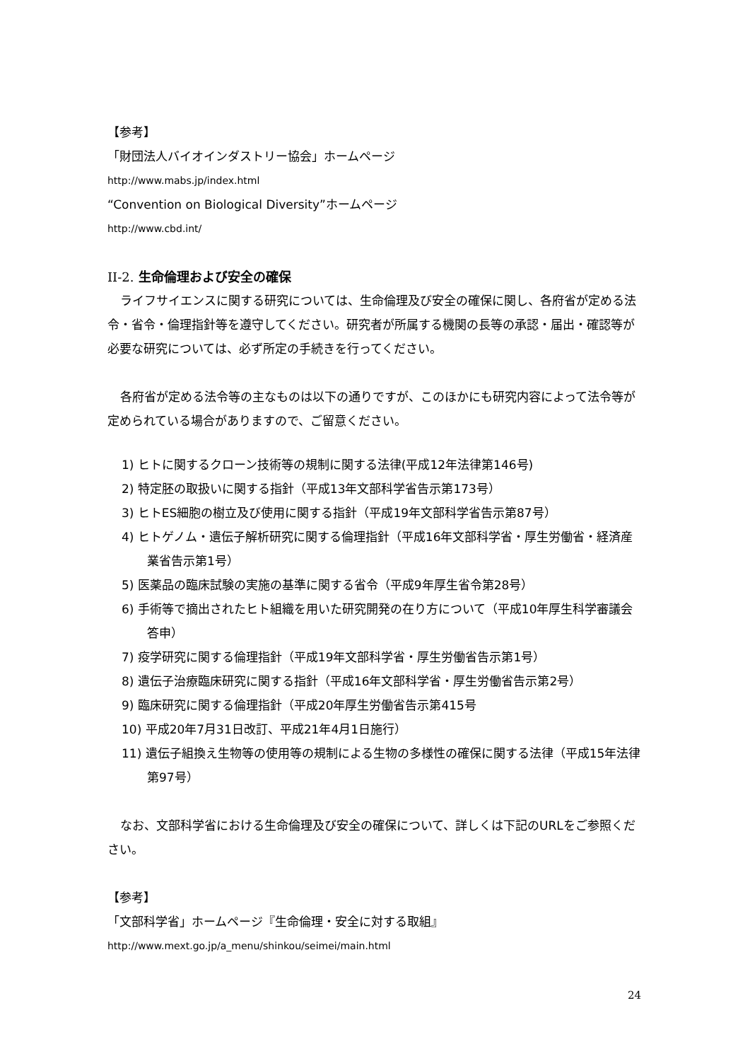【参考】
「財団法人バイオインダストリー協会」ホームページ
http://www.mabs.jp/index.html
“Convention on Biological Diversity”ホームページ
http://www.cbd.int/
II-2. 生命倫理および安全の確保
ライフサイエンスに関する研究については、生命倫理及び安全の確保に関し、各府省が定める法令・省令・倫理指針等を遵守してください。研究者が所属する機関の長等の承認・届出・確認等が必要な研究については、必ず所定の手続きを行ってください。
各府省が定める法令等の主なものは以下の通りですが、このほかにも研究内容によって法令等が定められている場合がありますので、ご留意ください。
1) ヒトに関するクローン技術等の規制に関する法律(平成12年法律第146号)
2) 特定胚の取扱いに関する指針（平成13年文部科学省告示第173号）
3) ヒトES細胞の樹立及び使用に関する指針（平成19年文部科学省告示第87号）
4) ヒトゲノム・遺伝子解析研究に関する倫理指針（平成16年文部科学省・厚生労働省・経済産業省告示第1号）
5) 医薬品の臨床試験の実施の基準に関する省令（平成9年厚生省令第28号）
6) 手術等で摘出されたヒト組織を用いた研究開発の在り方について（平成10年厚生科学審議会答申）
7) 疫学研究に関する倫理指針（平成19年文部科学省・厚生労働省告示第1号）
8) 遺伝子治療臨床研究に関する指針（平成16年文部科学省・厚生労働省告示第2号）
9) 臨床研究に関する倫理指針（平成20年厚生労働省告示第415号
10) 平成20年7月31日改訂、平成21年4月1日施行）
11) 遺伝子組換え生物等の使用等の規制による生物の多様性の確保に関する法律（平成15年法律第97号）
なお、文部科学省における生命倫理及び安全の確保について、詳しくは下記のURLをご参照ください。
【参考】
「文部科学省」ホームページ『生命倫理・安全に対する取組』
http://www.mext.go.jp/a_menu/shinkou/seimei/main.html
24